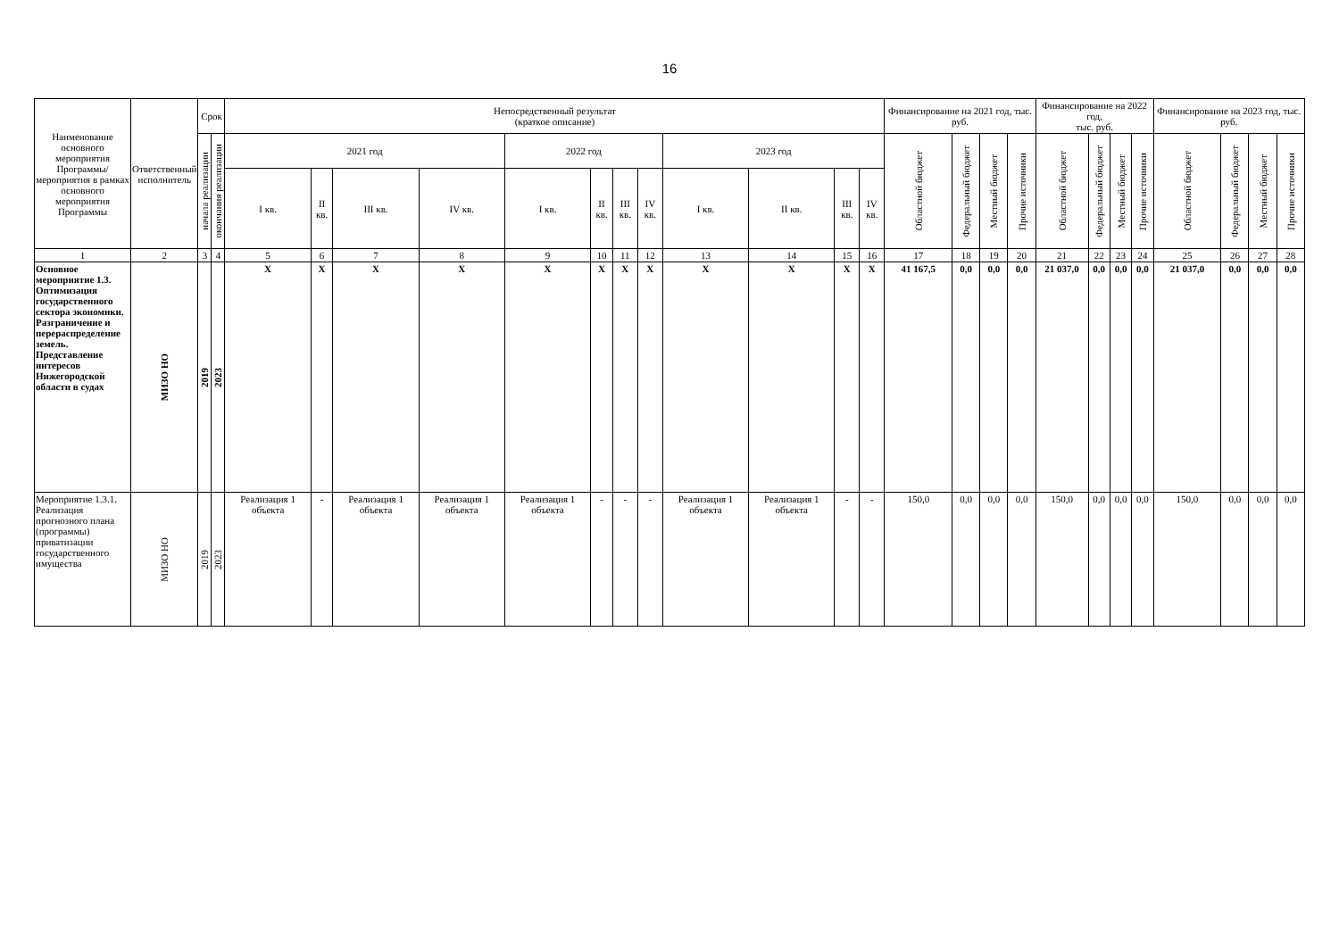16
| Наименование основного мероприятия Программы/ мероприятия в рамках основного мероприятия Программы | Ответственный исполнитель | Срок | | Непосредственный результат (краткое описание) | | | | | | | | | | | | Финансирование на 2021 год, тыс. руб. | | | | Финансирование на 2022 год, тыс. руб. | | | | Финансирование на 2023 год, тыс. руб. | | | |
| --- | --- | --- | --- | --- | --- | --- | --- | --- | --- | --- | --- | --- | --- | --- | --- | --- | --- | --- | --- | --- | --- | --- | --- | --- | --- | --- | --- |
| | | начала реализации | окончания реализации | 2021 год | | | | 2022 год | | | | 2023 год | | | | Областной бюджет | Федеральный бюджет | Местный бюджет | Прочие источники | Областной бюджет | Федеральный бюджет | Местный бюджет | Прочие источники | Областной бюджет | Федеральный бюджет | Местный бюджет | Прочие источники |
| | | | | I кв. | II кв. | III кв. | IV кв. | I кв. | II кв. | III кв. | IV кв. | I кв. | II кв. | III кв. | IV кв. | | | | | | | | | | | | |
| 1 | 2 | 3 | 4 | 5 | 6 | 7 | 8 | 9 | 10 | 11 | 12 | 13 | 14 | 15 | 16 | 17 | 18 | 19 | 20 | 21 | 22 | 23 | 24 | 25 | 26 | 27 | 28 |
| Основное мероприятие 1.3. Оптимизация государственного сектора экономики. Разграничение и перераспределение земель. Представление интересов Нижегородской области в судах | МИЗО НО | 2019 | 2023 | X | X | X | X | X | X | X | X | X | X | X | X | 41 167,5 | 0,0 | 0,0 | 0,0 | 21 037,0 | 0,0 | 0,0 | 0,0 | 21 037,0 | 0,0 | 0,0 | 0,0 |
| Мероприятие 1.3.1. Реализация прогнозного плана (программы) приватизации государственного имущества | МИЗО НО | 2019 | 2023 | Реализация 1 объекта | - | Реализация 1 объекта | Реализация 1 объекта | Реализация 1 объекта | - | - | - | Реализация 1 объекта | Реализация 1 объекта | - | - | 150,0 | 0,0 | 0,0 | 0,0 | 150,0 | 0,0 | 0,0 | 0,0 | 150,0 | 0,0 | 0,0 | 0,0 |